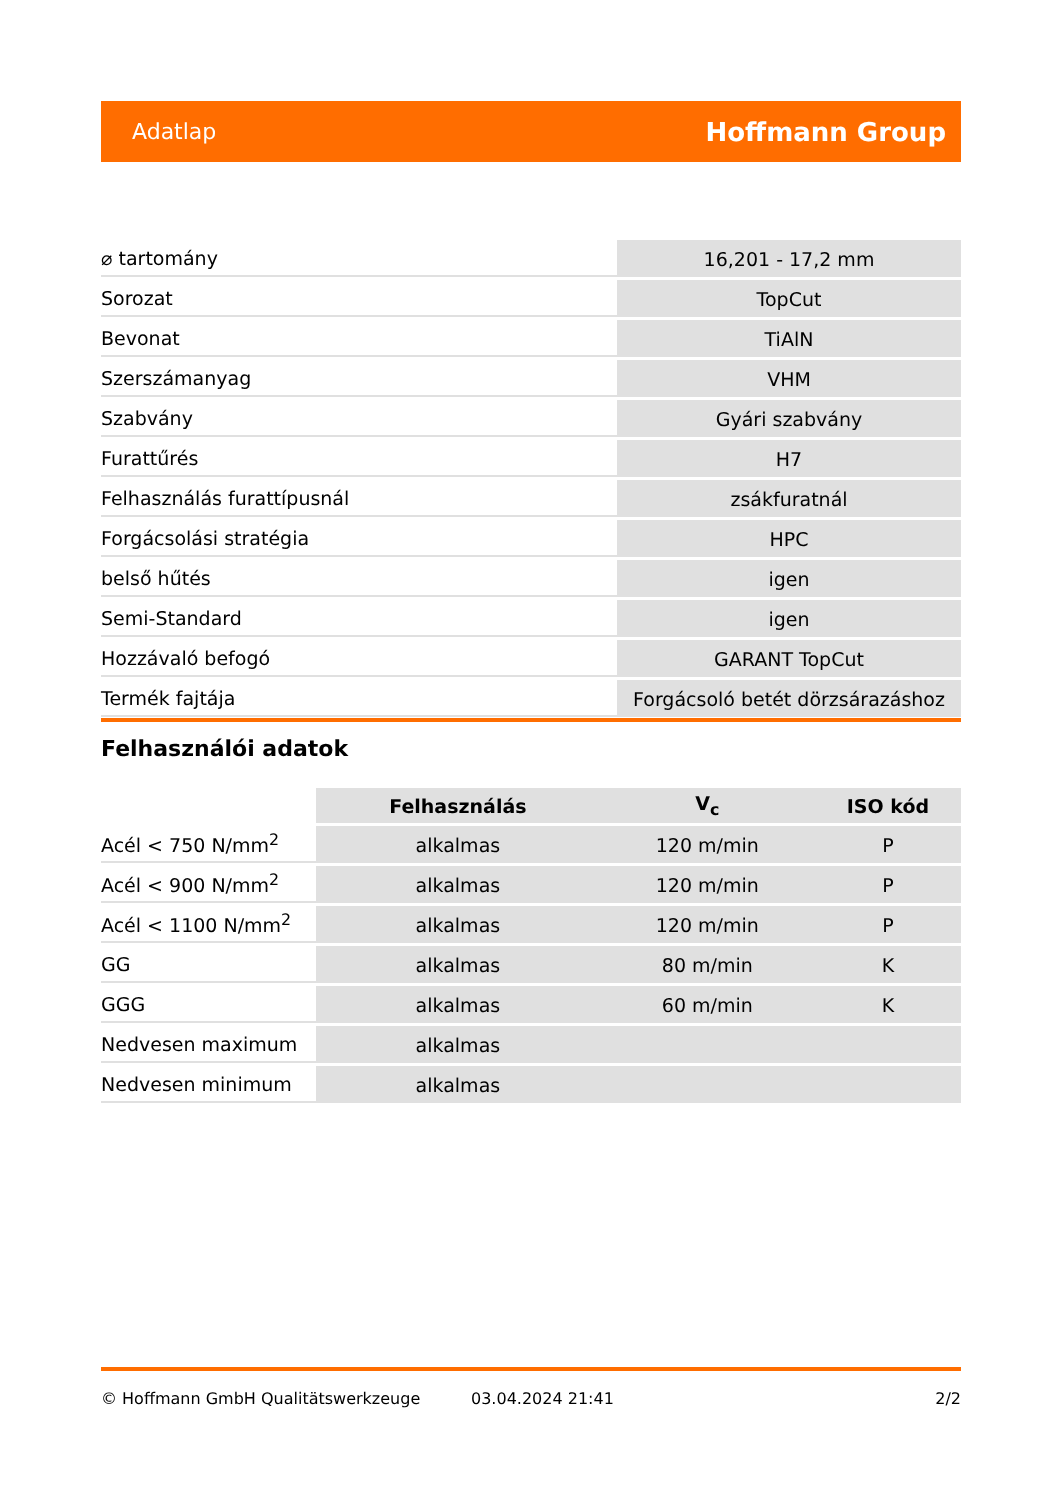Adatlap Hoffmann Group
| ⌀ tartomány | 16,201 - 17,2 mm |
| Sorozat | TopCut |
| Bevonat | TiAlN |
| Szerszámanyag | VHM |
| Szabvány | Gyári szabvány |
| Furattűrés | H7 |
| Felhasználás furattípusnál | zsákfuratnál |
| Forgácsolási stratégia | HPC |
| belső hűtés | igen |
| Semi-Standard | igen |
| Hozzávaló befogó | GARANT TopCut |
| Termék fajtája | Forgácsoló betét dörzsárazáshoz |
Felhasználói adatok
| | Felhasználás | V<sub>c</sub> | ISO kód |
| --- | --- | --- | --- |
| Acél < 750 N/mm<sup>2</sup> | alkalmas | 120 m/min | P |
| Acél < 900 N/mm<sup>2</sup> | alkalmas | 120 m/min | P |
| Acél < 1100 N/mm<sup>2</sup> | alkalmas | 120 m/min | P |
| GG | alkalmas | 80 m/min | K |
| GGG | alkalmas | 60 m/min | K |
| Nedvesen maximum | alkalmas | | |
| Nedvesen minimum | alkalmas | | |
© Hoffmann GmbH Qualitätswerkzeuge 03.04.2024 21:41 2/2